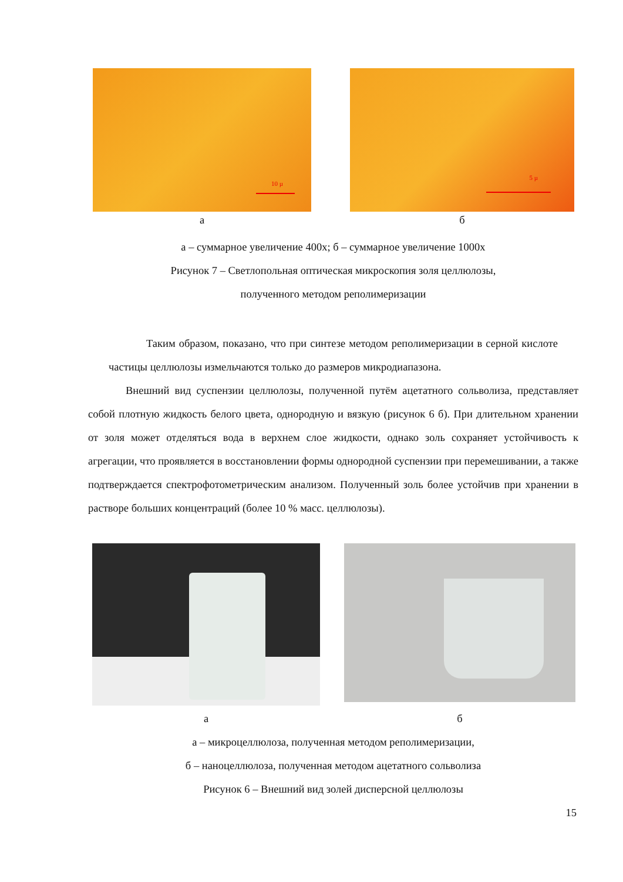10 µ
а
5 µ
б
а – суммарное увеличение 400х; б – суммарное увеличение 1000х
Рисунок 7 – Светлопольная оптическая микроскопия золя целлюлозы,
полученного методом реполимеризации
Таким образом, показано, что при синтезе методом реполимеризации в серной кислоте частицы целлюлозы измельчаются только до размеров микродиапазона.
Внешний вид суспензии целлюлозы, полученной путём ацетатного сольволиза, представляет собой плотную жидкость белого цвета, однородную и вязкую (рисунок 6 б). При длительном хранении от золя может отделяться вода в верхнем слое жидкости, однако золь сохраняет устойчивость к агрегации, что проявляется в восстановлении формы однородной суспензии при перемешивании, а также подтверждается спектрофотометрическим анализом. Полученный золь более устойчив при хранении в растворе больших концентраций (более 10 % масс. целлюлозы).
а
б
а – микроцеллюлоза, полученная методом реполимеризации,
б – наноцеллюлоза, полученная методом ацетатного сольволиза
Рисунок 6 – Внешний вид золей дисперсной целлюлозы
15